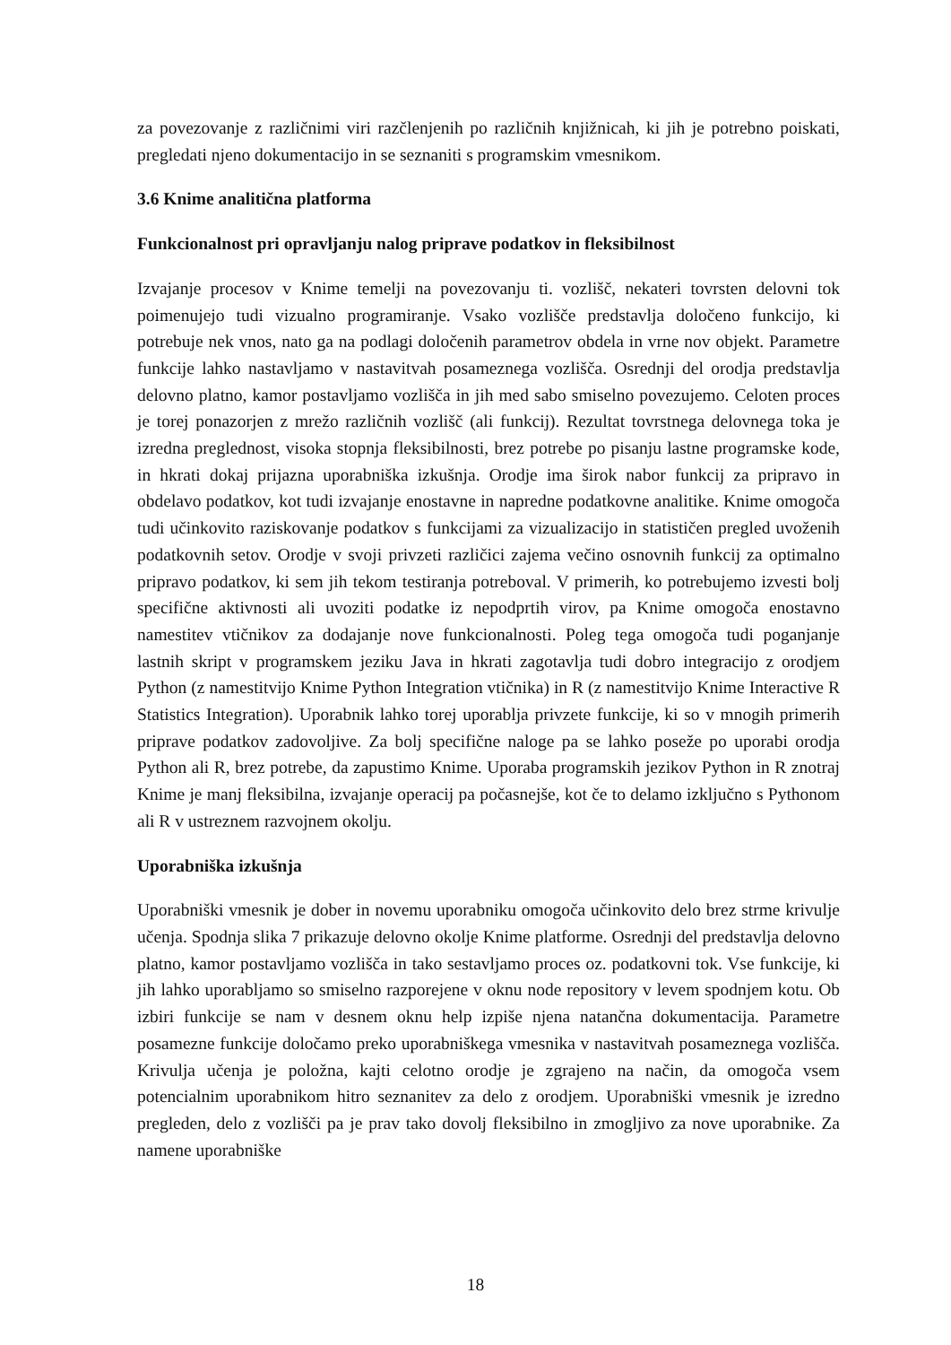za povezovanje z različnimi viri razčlenjenih po različnih knjižnicah, ki jih je potrebno poiskati, pregledati njeno dokumentacijo in se seznaniti s programskim vmesnikom.
3.6 Knime analitična platforma
Funkcionalnost pri opravljanju nalog priprave podatkov in fleksibilnost
Izvajanje procesov v Knime temelji na povezovanju ti. vozlišč, nekateri tovrsten delovni tok poimenujejo tudi vizualno programiranje. Vsako vozlišče predstavlja določeno funkcijo, ki potrebuje nek vnos, nato ga na podlagi določenih parametrov obdela in vrne nov objekt. Parametre funkcije lahko nastavljamo v nastavitvah posameznega vozlišča. Osrednji del orodja predstavlja delovno platno, kamor postavljamo vozlišča in jih med sabo smiselno povezujemo. Celoten proces je torej ponazorjen z mrežo različnih vozlišč (ali funkcij). Rezultat tovrstnega delovnega toka je izredna preglednost, visoka stopnja fleksibilnosti, brez potrebe po pisanju lastne programske kode, in hkrati dokaj prijazna uporabniška izkušnja. Orodje ima širok nabor funkcij za pripravo in obdelavo podatkov, kot tudi izvajanje enostavne in napredne podatkovne analitike. Knime omogoča tudi učinkovito raziskovanje podatkov s funkcijami za vizualizacijo in statističen pregled uvoženih podatkovnih setov. Orodje v svoji privzeti različici zajema večino osnovnih funkcij za optimalno pripravo podatkov, ki sem jih tekom testiranja potreboval. V primerih, ko potrebujemo izvesti bolj specifične aktivnosti ali uvoziti podatke iz nepodprtih virov, pa Knime omogoča enostavno namestitev vtičnikov za dodajanje nove funkcionalnosti. Poleg tega omogoča tudi poganjanje lastnih skript v programskem jeziku Java in hkrati zagotavlja tudi dobro integracijo z orodjem Python (z namestitvijo Knime Python Integration vtičnika) in R (z namestitvijo Knime Interactive R Statistics Integration). Uporabnik lahko torej uporablja privzete funkcije, ki so v mnogih primerih priprave podatkov zadovoljive. Za bolj specifične naloge pa se lahko poseže po uporabi orodja Python ali R, brez potrebe, da zapustimo Knime. Uporaba programskih jezikov Python in R znotraj Knime je manj fleksibilna, izvajanje operacij pa počasnejše, kot če to delamo izključno s Pythonom ali R v ustreznem razvojnem okolju.
Uporabniška izkušnja
Uporabniški vmesnik je dober in novemu uporabniku omogoča učinkovito delo brez strme krivulje učenja. Spodnja slika 7 prikazuje delovno okolje Knime platforme. Osrednji del predstavlja delovno platno, kamor postavljamo vozlišča in tako sestavljamo proces oz. podatkovni tok. Vse funkcije, ki jih lahko uporabljamo so smiselno razporejene v oknu node repository v levem spodnjem kotu. Ob izbiri funkcije se nam v desnem oknu help izpiše njena natančna dokumentacija. Parametre posamezne funkcije določamo preko uporabniškega vmesnika v nastavitvah posameznega vozlišča. Krivulja učenja je položna, kajti celotno orodje je zgrajeno na način, da omogoča vsem potencialnim uporabnikom hitro seznanitev za delo z orodjem. Uporabniški vmesnik je izredno pregleden, delo z vozlišči pa je prav tako dovolj fleksibilno in zmogljivo za nove uporabnike. Za namene uporabniške
18